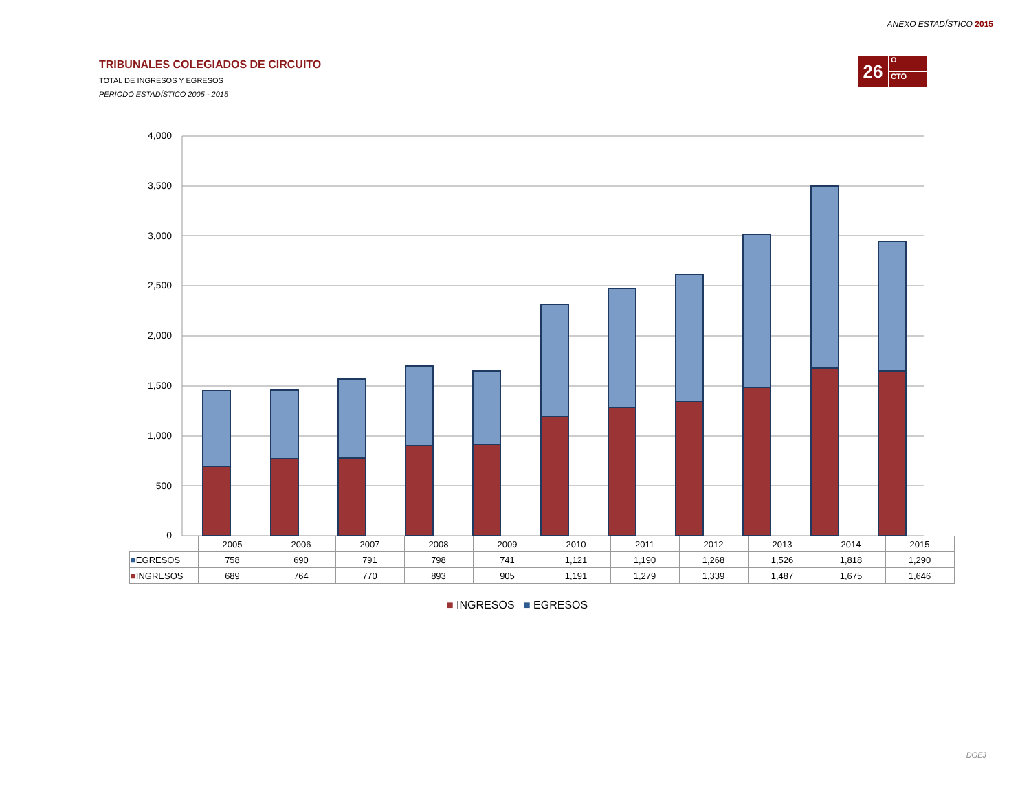ANEXO ESTADÍSTICO 2015
TRIBUNALES COLEGIADOS DE CIRCUITO
TOTAL DE INGRESOS Y EGRESOS
PERIODO ESTADÍSTICO 2005 - 2015
26
O
CTO
4,000
3,500
3,000
2,500
2,000
1,500
1,000
500
0
| | 2005 | 2006 | 2007 | 2008 | 2009 | 2010 | 2011 | 2012 | 2013 | 2014 | 2015 |
| --- | --- | --- | --- | --- | --- | --- | --- | --- | --- | --- | --- |
| ■ EGRESOS | 758 | 690 | 791 | 798 | 741 | 1,121 | 1,190 | 1,268 | 1,526 | 1,818 | 1,290 |
| ■ INGRESOS | 689 | 764 | 770 | 893 | 905 | 1,191 | 1,279 | 1,339 | 1,487 | 1,675 | 1,646 |
■ INGRESOS ■ EGRESOS
DGEJ